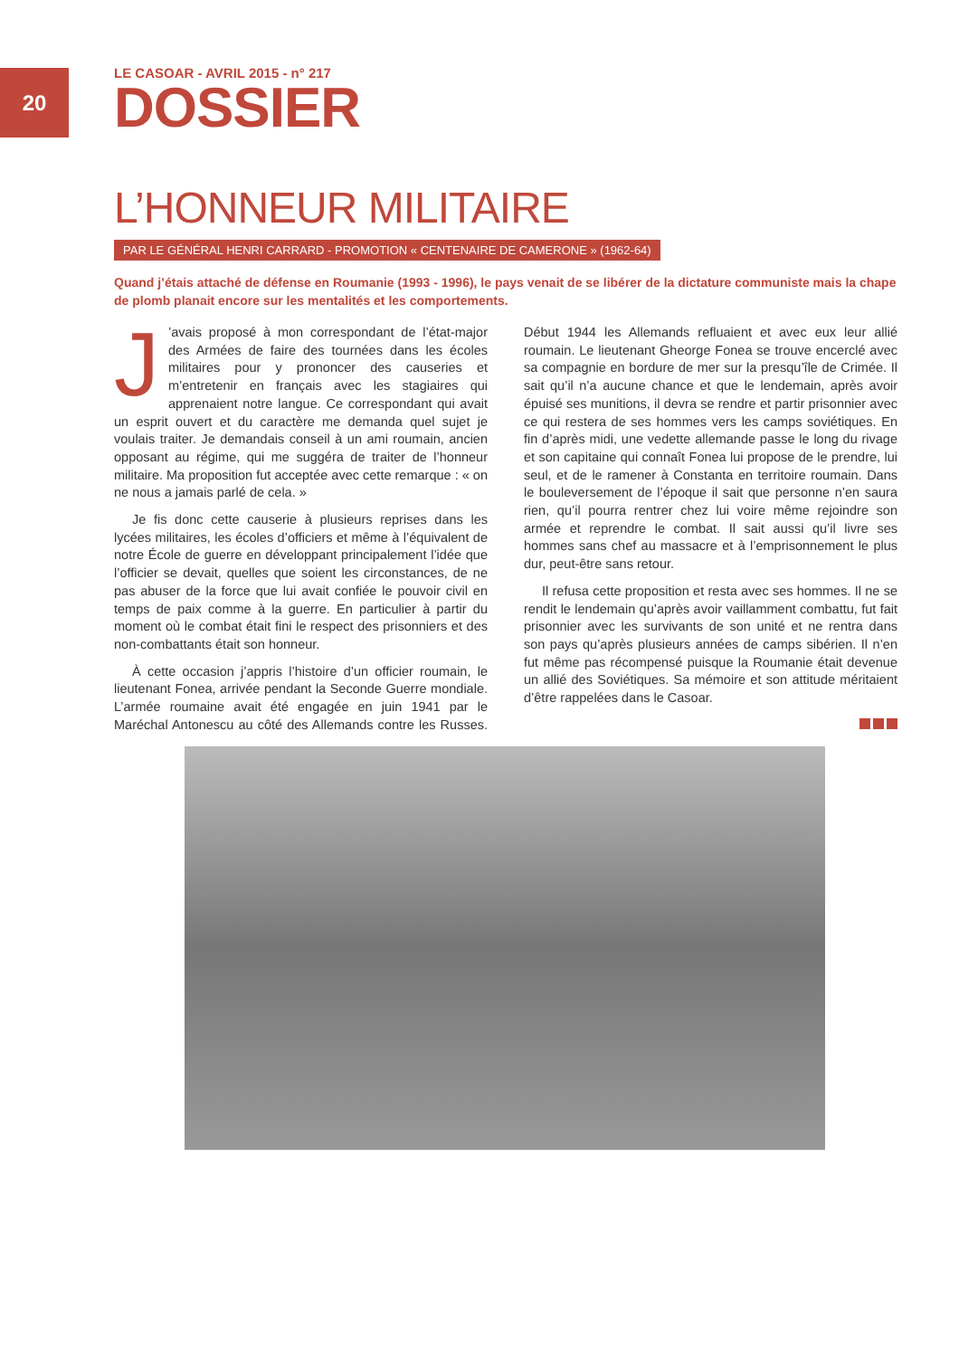20
LE CASOAR - AVRIL 2015 - n° 217
DOSSIER
L’HONNEUR MILITAIRE
PAR LE GÉNÉRAL HENRI CARRARD - PROMOTION « CENTENAIRE DE CAMERONE » (1962-64)
Quand j’étais attaché de défense en Roumanie (1993 - 1996), le pays venait de se libérer de la dictature communiste mais la chape de plomb planait encore sur les mentalités et les comportements.
J’avais proposé à mon correspondant de l’état-major des Armées de faire des tournées dans les écoles militaires pour y prononcer des causeries et m’entretenir en français avec les stagiaires qui apprenaient notre langue. Ce correspondant qui avait un esprit ouvert et du caractère me demanda quel sujet je voulais traiter. Je demandais conseil à un ami roumain, ancien opposant au régime, qui me suggéra de traiter de l’honneur militaire. Ma proposition fut acceptée avec cette remarque : « on ne nous a jamais parlé de cela. »
Je fis donc cette causerie à plusieurs reprises dans les lycées militaires, les écoles d’officiers et même à l’équivalent de notre École de guerre en développant principalement l’idée que l’officier se devait, quelles que soient les circonstances, de ne pas abuser de la force que lui avait confiée le pouvoir civil en temps de paix comme à la guerre. En particulier à partir du moment où le combat était fini le respect des prisonniers et des non-combattants était son honneur.
À cette occasion j’appris l’histoire d’un officier roumain, le lieutenant Fonea, arrivée pendant la Seconde Guerre mondiale. L’armée roumaine avait été engagée en juin 1941 par le Maréchal Antonescu au côté des Allemands contre les Russes. Début 1944 les Allemands refluaient et avec eux leur allié roumain. Le lieutenant Gheorge Fonea se trouve encerclé avec sa compagnie en bordure de mer sur la presqu’île de Crimée. Il sait qu’il n’a aucune chance et que le lendemain, après avoir épuisé ses munitions, il devra se rendre et partir prisonnier avec ce qui restera de ses hommes vers les camps soviétiques. En fin d’après midi, une vedette allemande passe le long du rivage et son capitaine qui connaît Fonea lui propose de le prendre, lui seul, et de le ramener à Constanta en territoire roumain. Dans le bouleversement de l’époque il sait que personne n’en saura rien, qu’il pourra rentrer chez lui voire même rejoindre son armée et reprendre le combat. Il sait aussi qu’il livre ses hommes sans chef au massacre et à l’emprisonnement le plus dur, peut-être sans retour.
Il refusa cette proposition et resta avec ses hommes. Il ne se rendit le lendemain qu’après avoir vaillamment combattu, fut fait prisonnier avec les survivants de son unité et ne rentra dans son pays qu’après plusieurs années de camps sibérien. Il n’en fut même pas récompensé puisque la Roumanie était devenue un allié des Soviétiques. Sa mémoire et son attitude méritaient d’être rappelées dans le Casoar.